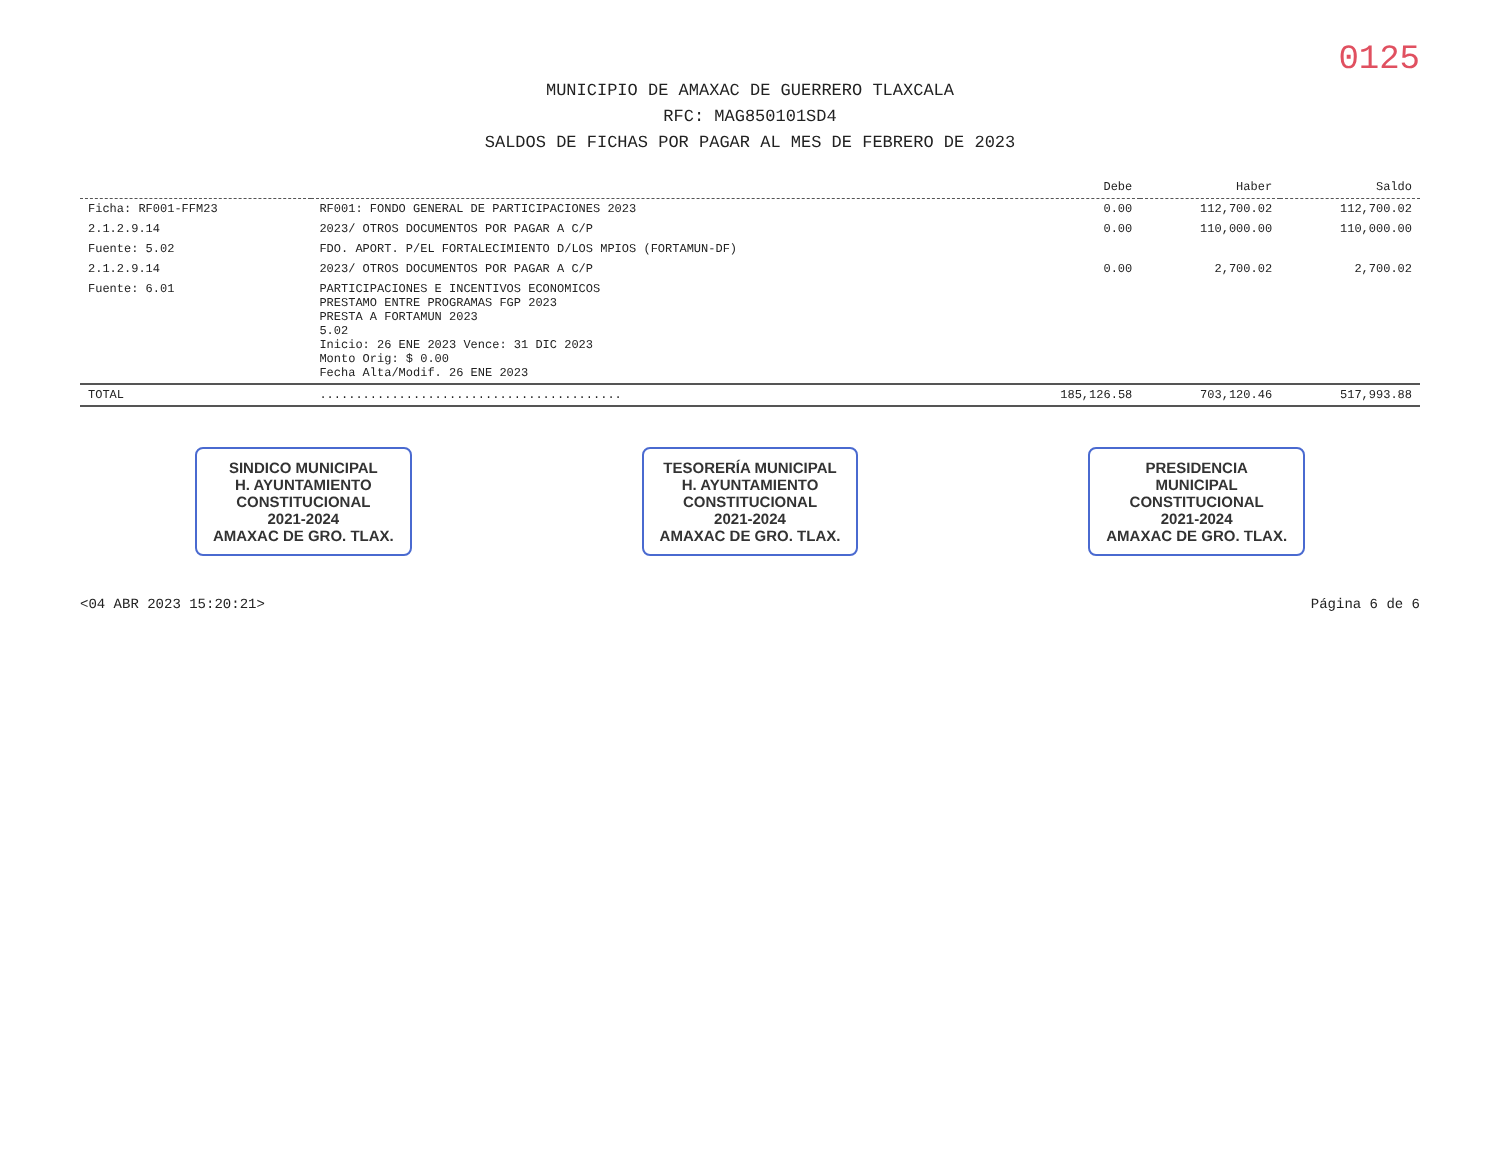0125
MUNICIPIO DE AMAXAC DE GUERRERO TLAXCALA
RFC: MAG850101SD4
SALDOS DE FICHAS POR PAGAR AL MES DE FEBRERO DE 2023
| | | Debe | Haber | Saldo |
| --- | --- | --- | --- | --- |
| Ficha: RF001-FFM23 | RF001: FONDO GENERAL DE PARTICIPACIONES 2023 | 0.00 | 112,700.02 | 112,700.02 |
| 2.1.2.9.14 | 2023/ OTROS DOCUMENTOS POR PAGAR A C/P | 0.00 | 110,000.00 | 110,000.00 |
| Fuente: 5.02 | FDO. APORT. P/EL FORTALECIMIENTO D/LOS MPIOS (FORTAMUN-DF) | | | |
| 2.1.2.9.14 | 2023/ OTROS DOCUMENTOS POR PAGAR A C/P | 0.00 | 2,700.02 | 2,700.02 |
| Fuente: 6.01 | PARTICIPACIONES E INCENTIVOS ECONOMICOS PRESTAMO ENTRE PROGRAMAS FGP 2023 PRESTA A FORTAMUN 2023 5.02 Inicio: 26 ENE 2023 Vence: 31 DIC 2023 Monto Orig: $ 0.00 Fecha Alta/Modif. 26 ENE 2023 | | | |
| TOTAL | .......................................... | 185,126.58 | 703,120.46 | 517,993.88 |
SINDICO MUNICIPAL
H. AYUNTAMIENTO
CONSTITUCIONAL
2021-2024
AMAXAC DE GRO. TLAX.
TESORERÍA MUNICIPAL
H. AYUNTAMIENTO
CONSTITUCIONAL
2021-2024
AMAXAC DE GRO. TLAX.
PRESIDENCIA
MUNICIPAL
CONSTITUCIONAL
2021-2024
AMAXAC DE GRO. TLAX.
<04 ABR 2023 15:20:21> Página 6 de 6